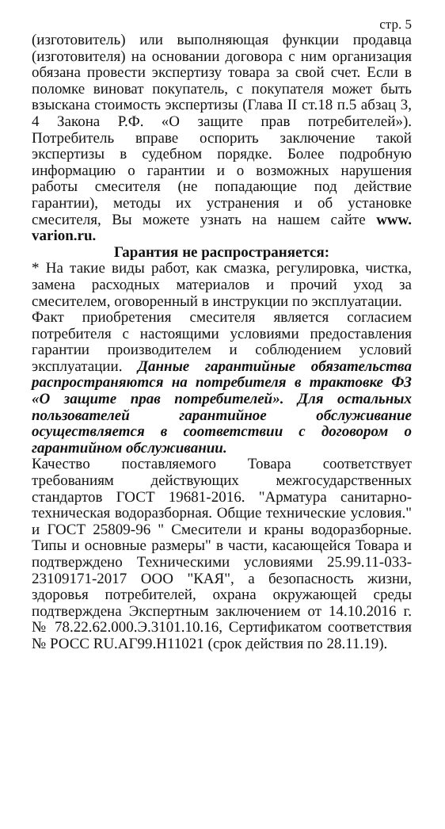стр. 5
(изготовитель) или выполняющая функции продавца (изготовителя) на основании договора с ним организация обязана провести экспертизу товара за свой счет. Если в поломке виноват покупатель, с покупателя может быть взыскана стоимость экспертизы (Глава II ст.18 п.5 абзац 3, 4 Закона Р.Ф. «О защите прав потребителей»). Потребитель вправе оспорить заключение такой экспертизы в судебном порядке. Более подробную информацию о гарантии и о возможных нарушения работы смесителя (не попадающие под действие гарантии), методы их устранения и об установке смесителя, Вы можете узнать на нашем сайте www. varion.ru.
Гарантия не распространяется:
* На такие виды работ, как смазка, регулировка, чистка, замена расходных материалов и прочий уход за смесителем, оговоренный в инструкции по эксплуатации.
Факт приобретения смесителя является согласием потребителя с настоящими условиями предоставления гарантии производителем и соблюдением условий эксплуатации. Данные гарантийные обязательства распространяются на потребителя в трактовке ФЗ «О защите прав потребителей». Для остальных пользователей гарантийное обслуживание осуществляется в соответствии с договором о гарантийном обслуживании.
Качество поставляемого Товара соответствует требованиям действующих межгосударственных стандартов ГОСТ 19681-2016. "Арматура санитарно-техническая водоразборная. Общие технические условия." и ГОСТ 25809-96 " Смесители и краны водоразборные. Типы и основные размеры" в части, касающейся Товара и подтверждено Техническими условиями 25.99.11-033-23109171-2017 ООО "КАЯ", а безопасность жизни, здоровья потребителей, охрана окружающей среды подтверждена Экспертным заключением от 14.10.2016 г. № 78.22.62.000.Э.3101.10.16, Сертификатом соответствия № РОСС RU.АГ99.Н11021 (срок действия по 28.11.19).